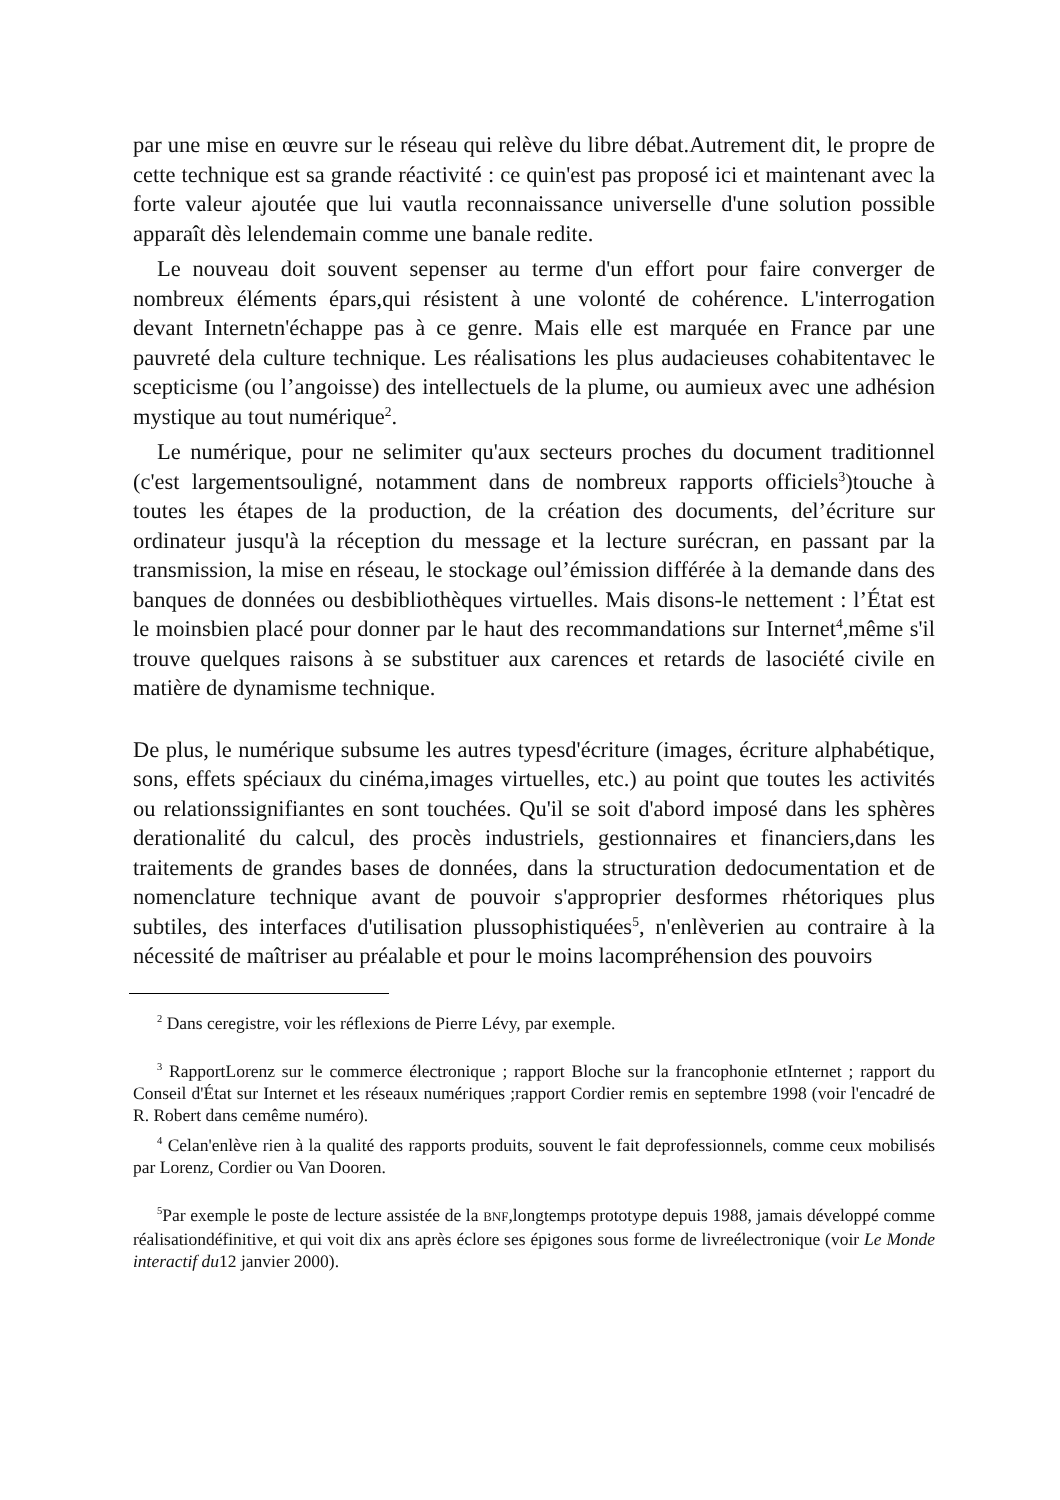par une mise en œuvre sur le réseau qui relève du libre débat.Autrement dit, le propre de cette technique est sa grande réactivité : ce quin'est pas proposé ici et maintenant avec la forte valeur ajoutée que lui vautla reconnaissance universelle d'une solution possible apparaît dès lelendemain comme une banale redite.
Le nouveau doit souvent sepenser au terme d'un effort pour faire converger de nombreux éléments épars,qui résistent à une volonté de cohérence. L'interrogation devant Internetn'échappe pas à ce genre. Mais elle est marquée en France par une pauvreté dela culture technique. Les réalisations les plus audacieuses cohabitentavec le scepticisme (ou l’angoisse) des intellectuels de la plume, ou aumieux avec une adhésion mystique au tout numérique<sup>2</sup>.
Le numérique, pour ne selimiter qu'aux secteurs proches du document traditionnel (c'est largementsouligné, notamment dans de nombreux rapports officiels<sup>3</sup>)touche à toutes les étapes de la production, de la création des documents, del’écriture sur ordinateur jusqu'à la réception du message et la lecture surécran, en passant par la transmission, la mise en réseau, le stockage oul’émission différée à la demande dans des banques de données ou desbibliothèques virtuelles. Mais disons-le nettement : l’État est le moinsbien placé pour donner par le haut des recommandations sur Internet<sup>4</sup>,même s'il trouve quelques raisons à se substituer aux carences et retards de lasociété civile en matière de dynamisme technique.
De plus, le numérique subsume les autres typesd'écriture (images, écriture alphabétique, sons, effets spéciaux du cinéma,images virtuelles, etc.) au point que toutes les activités ou relationssignifiantes en sont touchées. Qu'il se soit d'abord imposé dans les sphères derationalité du calcul, des procès industriels, gestionnaires et financiers,dans les traitements de grandes bases de données, dans la structuration dedocumentation et de nomenclature technique avant de pouvoir s'approprier desformes rhétoriques plus subtiles, des interfaces d'utilisation plussophistiquées<sup>5</sup>, n'enlèverien au contraire à la nécessité de maîtriser au préalable et pour le moins lacompréhension des pouvoirs
<sup>2</sup> Dans ceregistre, voir les réflexions de Pierre Lévy, par exemple.
<sup>3</sup> RapportLorenz sur le commerce électronique ; rapport Bloche sur la francophonie etInternet ; rapport du Conseil d'État sur Internet et les réseaux numériques ;rapport Cordier remis en septembre 1998 (voir l'encadré de R. Robert dans cemême numéro).
<sup>4</sup> Celan'enlève rien à la qualité des rapports produits, souvent le fait deprofessionnels, comme ceux mobilisés par Lorenz, Cordier ou Van Dooren.
<sup>5</sup> Par exemple le poste de lecture assistée de la BNF,longtemps prototype depuis 1988, jamais développé comme réalisationdéfinitive, et qui voit dix ans après éclore ses épigones sous forme de livreélectronique (voir Le Monde interactif du12 janvier 2000).